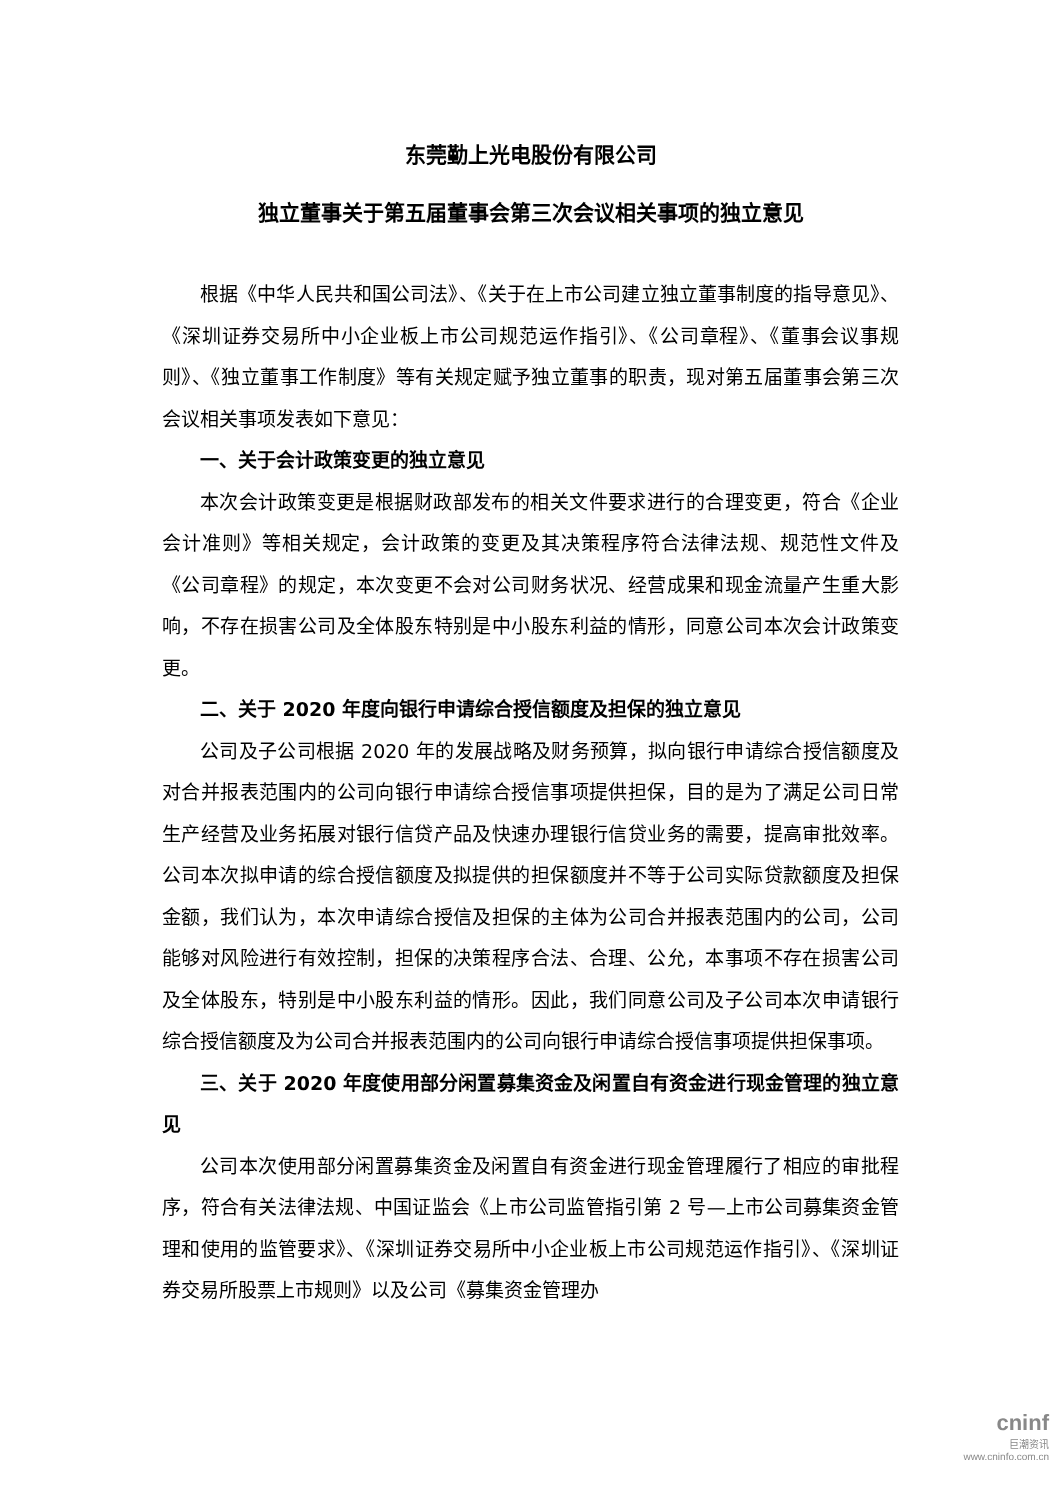东莞勤上光电股份有限公司
独立董事关于第五届董事会第三次会议相关事项的独立意见
根据《中华人民共和国公司法》、《关于在上市公司建立独立董事制度的指导意见》、《深圳证券交易所中小企业板上市公司规范运作指引》、《公司章程》、《董事会议事规则》、《独立董事工作制度》等有关规定赋予独立董事的职责，现对第五届董事会第三次会议相关事项发表如下意见：
一、关于会计政策变更的独立意见
本次会计政策变更是根据财政部发布的相关文件要求进行的合理变更，符合《企业会计准则》等相关规定，会计政策的变更及其决策程序符合法律法规、规范性文件及《公司章程》的规定，本次变更不会对公司财务状况、经营成果和现金流量产生重大影响，不存在损害公司及全体股东特别是中小股东利益的情形，同意公司本次会计政策变更。
二、关于 2020 年度向银行申请综合授信额度及担保的独立意见
公司及子公司根据 2020 年的发展战略及财务预算，拟向银行申请综合授信额度及对合并报表范围内的公司向银行申请综合授信事项提供担保，目的是为了满足公司日常生产经营及业务拓展对银行信贷产品及快速办理银行信贷业务的需要，提高审批效率。公司本次拟申请的综合授信额度及拟提供的担保额度并不等于公司实际贷款额度及担保金额，我们认为，本次申请综合授信及担保的主体为公司合并报表范围内的公司，公司能够对风险进行有效控制，担保的决策程序合法、合理、公允，本事项不存在损害公司及全体股东，特别是中小股东利益的情形。因此，我们同意公司及子公司本次申请银行综合授信额度及为公司合并报表范围内的公司向银行申请综合授信事项提供担保事项。
三、关于 2020 年度使用部分闲置募集资金及闲置自有资金进行现金管理的独立意见
公司本次使用部分闲置募集资金及闲置自有资金进行现金管理履行了相应的审批程序，符合有关法律法规、中国证监会《上市公司监管指引第 2 号—上市公司募集资金管理和使用的监管要求》、《深圳证券交易所中小企业板上市公司规范运作指引》、《深圳证券交易所股票上市规则》以及公司《募集资金管理办
cninf
巨潮资讯
www.cninfo.com.cn